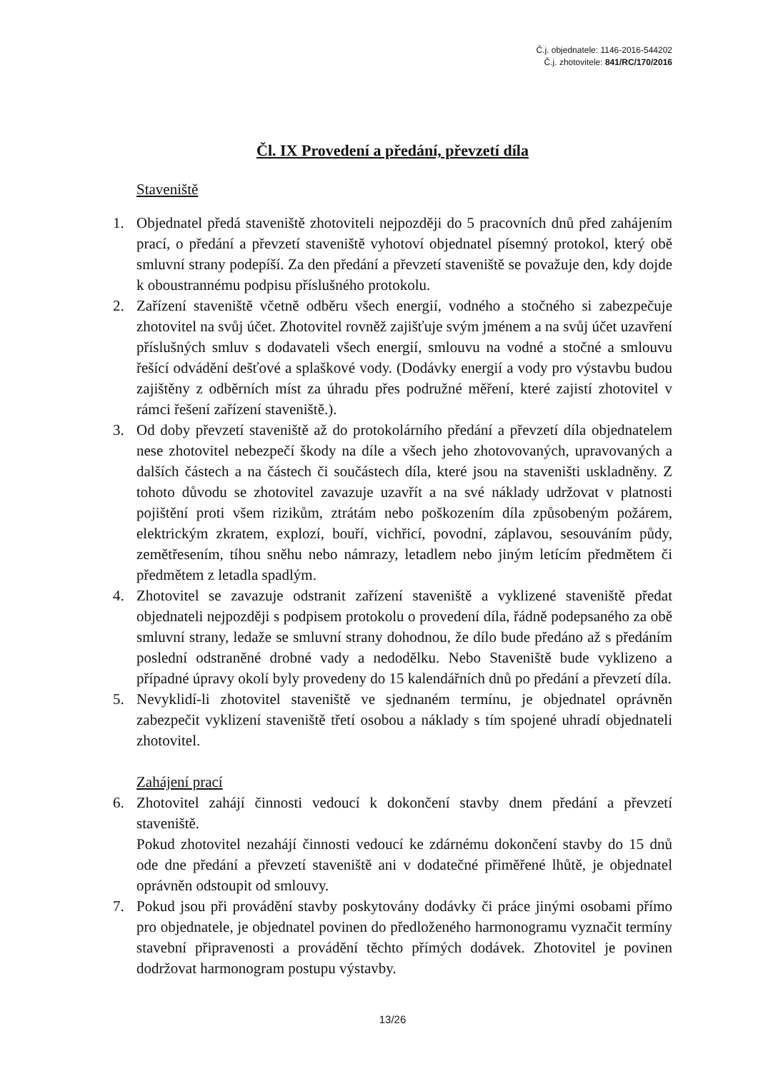Č.j. objednatele: 1146-2016-544202
Č.j. zhotovitele: 841/RC/170/2016
Čl. IX Provedení a předání, převzetí díla
Staveniště
1. Objednatel předá staveniště zhotoviteli nejpozději do 5 pracovních dnů před zahájením prací, o předání a převzetí staveniště vyhotoví objednatel písemný protokol, který obě smluvní strany podepíší. Za den předání a převzetí staveniště se považuje den, kdy dojde k oboustrannému podpisu příslušného protokolu.
2. Zařízení staveniště včetně odběru všech energií, vodného a stočného si zabezpečuje zhotovitel na svůj účet. Zhotovitel rovněž zajišťuje svým jménem a na svůj účet uzavření příslušných smluv s dodavateli všech energií, smlouvu na vodné a stočné a smlouvu řešící odvádění dešťové a splaškové vody. (Dodávky energií a vody pro výstavbu budou zajištěny z odběrních míst za úhradu přes podružné měření, které zajistí zhotovitel v rámci řešení zařízení staveniště.).
3. Od doby převzetí staveniště až do protokolárního předání a převzetí díla objednatelem nese zhotovitel nebezpečí škody na díle a všech jeho zhotovovaných, upravovaných a dalších částech a na částech či součástech díla, které jsou na staveništi uskladněny. Z tohoto důvodu se zhotovitel zavazuje uzavřít a na své náklady udržovat v platnosti pojištění proti všem rizikům, ztrátám nebo poškozením díla způsobeným požárem, elektrickým zkratem, explozí, bouří, vichřicí, povodní, záplavou, sesouváním půdy, zemětřesením, tíhou sněhu nebo námrazy, letadlem nebo jiným letícím předmětem či předmětem z letadla spadlým.
4. Zhotovitel se zavazuje odstranit zařízení staveniště a vyklizené staveniště předat objednateli nejpozději s podpisem protokolu o provedení díla, řádně podepsaného za obě smluvní strany, ledaže se smluvní strany dohodnou, že dílo bude předáno až s předáním poslední odstraněné drobné vady a nedodělku. Nebo Staveniště bude vyklizeno a případné úpravy okolí byly provedeny do 15 kalendářních dnů po předání a převzetí díla.
5. Nevyklidí-li zhotovitel staveniště ve sjednaném termínu, je objednatel oprávněn zabezpečit vyklizení staveniště třetí osobou a náklady s tím spojené uhradí objednateli zhotovitel.
Zahájení prací
6. Zhotovitel zahájí činnosti vedoucí k dokončení stavby dnem předání a převzetí staveniště.
Pokud zhotovitel nezahájí činnosti vedoucí ke zdárnému dokončení stavby do 15 dnů ode dne předání a převzetí staveniště ani v dodatečné přiměřené lhůtě, je objednatel oprávněn odstoupit od smlouvy.
7. Pokud jsou při provádění stavby poskytovány dodávky či práce jinými osobami přímo pro objednatele, je objednatel povinen do předloženého harmonogramu vyznačit termíny stavební připravenosti a provádění těchto přímých dodávek. Zhotovitel je povinen dodržovat harmonogram postupu výstavby.
13/26